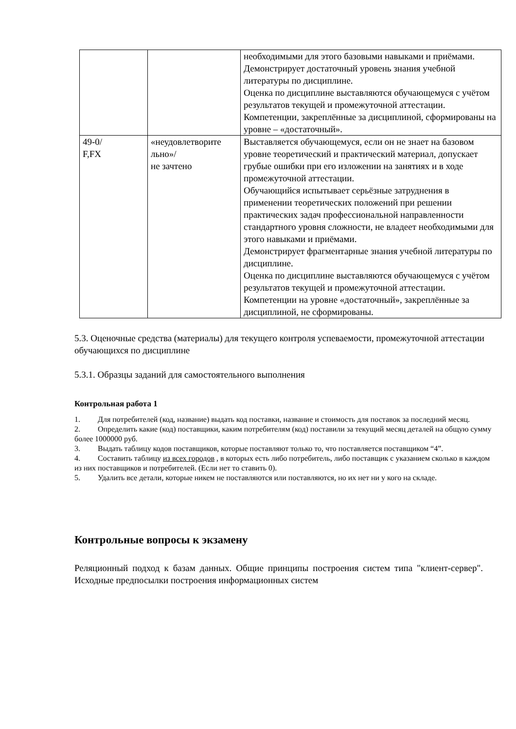| | | необходимыми для этого базовыми навыками и приёмами. Демонстрирует достаточный уровень знания учебной литературы по дисциплине. Оценка по дисциплине выставляются обучающемуся с учётом результатов текущей и промежуточной аттестации. Компетенции, закреплённые за дисциплиной, сформированы на уровне – «достаточный». |
| 49-0/ F,FX | «неудовлетворите льно»/ не зачтено | Выставляется обучающемуся, если он не знает на базовом уровне теоретический и практический материал, допускает грубые ошибки при его изложении на занятиях и в ходе промежуточной аттестации. Обучающийся испытывает серьёзные затруднения в применении теоретических положений при решении практических задач профессиональной направленности стандартного уровня сложности, не владеет необходимыми для этого навыками и приёмами. Демонстрирует фрагментарные знания учебной литературы по дисциплине. Оценка по дисциплине выставляются обучающемуся с учётом результатов текущей и промежуточной аттестации. Компетенции на уровне «достаточный», закреплённые за дисциплиной, не сформированы. |
5.3. Оценочные средства (материалы) для текущего контроля успеваемости, промежуточной аттестации обучающихся по дисциплине
5.3.1. Образцы заданий для самостоятельного выполнения
Контрольная работа 1
1. Для потребителей (код, название) выдать код поставки, название и стоимость для поставок за последний месяц.
2. Определить какие (код) поставщики, каким потребителям (код) поставили за текущий месяц деталей на общую сумму более 1000000 руб.
3. Выдать таблицу кодов поставщиков, которые поставляют только то, что поставляется поставщиком “4”.
4. Составить таблицу из всех городов , в которых есть либо потребитель, либо поставщик с указанием сколько в каждом из них поставщиков и потребителей. (Если нет то ставить 0).
5. Удалить все детали, которые никем не поставляются или поставляются, но их нет ни у кого на складе.
Контрольные вопросы к экзамену
Реляционный подход к базам данных. Общие принципы построения систем типа "клиент-сервер". Исходные предпосылки построения информационных систем